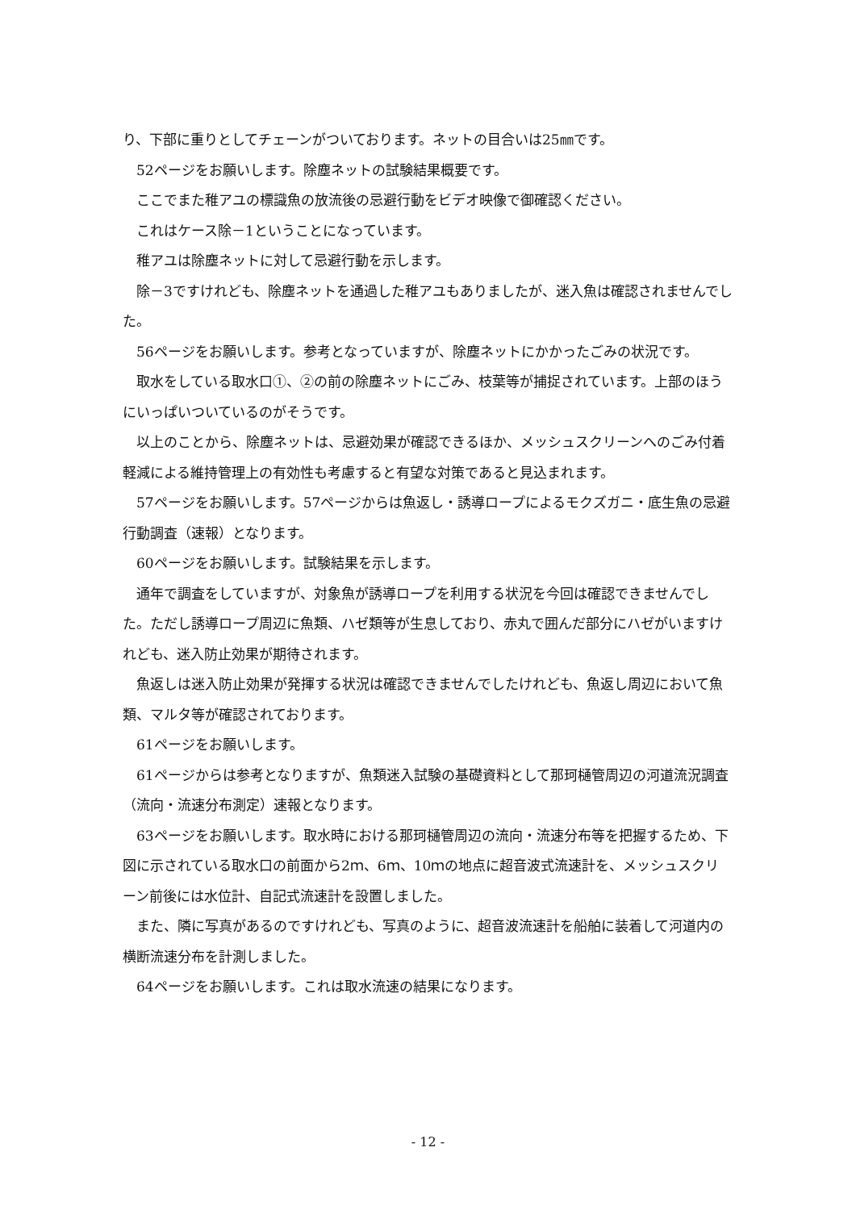り、下部に重りとしてチェーンがついております。ネットの目合いは25㎜です。
52ページをお願いします。除塵ネットの試験結果概要です。
ここでまた稚アユの標識魚の放流後の忌避行動をビデオ映像で御確認ください。
これはケース除－1ということになっています。
稚アユは除塵ネットに対して忌避行動を示します。
除－3ですけれども、除塵ネットを通過した稚アユもありましたが、迷入魚は確認されませんでした。
56ページをお願いします。参考となっていますが、除塵ネットにかかったごみの状況です。
取水をしている取水口①、②の前の除塵ネットにごみ、枝葉等が捕捉されています。上部のほうにいっぱいついているのがそうです。
以上のことから、除塵ネットは、忌避効果が確認できるほか、メッシュスクリーンへのごみ付着軽減による維持管理上の有効性も考慮すると有望な対策であると見込まれます。
57ページをお願いします。57ページからは魚返し・誘導ロープによるモクズガニ・底生魚の忌避行動調査（速報）となります。
60ページをお願いします。試験結果を示します。
通年で調査をしていますが、対象魚が誘導ロープを利用する状況を今回は確認できませんでした。ただし誘導ロープ周辺に魚類、ハゼ類等が生息しており、赤丸で囲んだ部分にハゼがいますけれども、迷入防止効果が期待されます。
魚返しは迷入防止効果が発揮する状況は確認できませんでしたけれども、魚返し周辺において魚類、マルタ等が確認されております。
61ページをお願いします。
61ページからは参考となりますが、魚類迷入試験の基礎資料として那珂樋管周辺の河道流況調査（流向・流速分布測定）速報となります。
63ページをお願いします。取水時における那珂樋管周辺の流向・流速分布等を把握するため、下図に示されている取水口の前面から2ｍ、6ｍ、10ｍの地点に超音波式流速計を、メッシュスクリーン前後には水位計、自記式流速計を設置しました。
また、隣に写真があるのですけれども、写真のように、超音波流速計を船舶に装着して河道内の横断流速分布を計測しました。
64ページをお願いします。これは取水流速の結果になります。
- 12 -